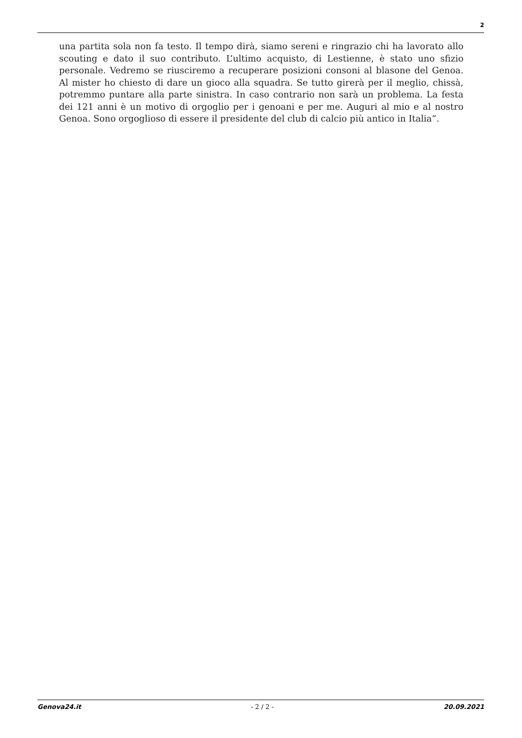2
una partita sola non fa testo. Il tempo dirà, siamo sereni e ringrazio chi ha lavorato allo scouting e dato il suo contributo. L’ultimo acquisto, di Lestienne, è stato uno sfizio personale. Vedremo se riusciremo a recuperare posizioni consoni al blasone del Genoa. Al mister ho chiesto di dare un gioco alla squadra. Se tutto girerà per il meglio, chissà, potremmo puntare alla parte sinistra. In caso contrario non sarà un problema. La festa dei 121 anni è un motivo di orgoglio per i genoani e per me. Auguri al mio e al nostro Genoa. Sono orgoglioso di essere il presidente del club di calcio più antico in Italia”.
Genova24.it - 2 / 2 - 20.09.2021